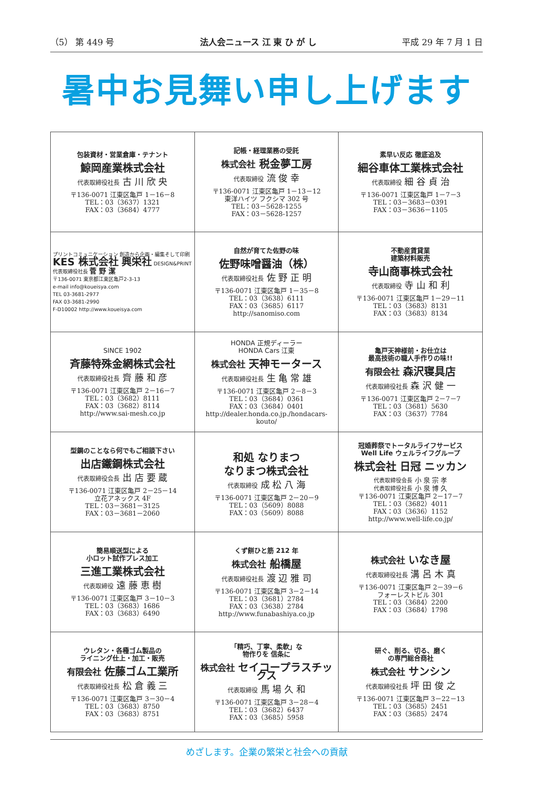（5） 第 449 号 法人会ニュース 江 東 ひ が し 平成 29 年 7 月 1 日
暑中お見舞い申し上げます
| 包装資材・営業倉庫・テナント 鯨岡産業株式会社 代表取締役社長 古 川 欣 央 〒136-0071 江東区亀戸 1－16－8 TEL：03（3637）1321 FAX：03（3684）4777 | 記帳・経理業務の受託 株式会社 税金夢工房 代表取締役 流 俊 幸 〒136-0071 江東区亀戸 1－13－12 東洋ハイツ フクシマ 302 号 TEL：03－5628-1255 FAX：03－5628-1257 | 素早い反応 徹底追及 細谷車体工業株式会社 代表取締役 細 谷 貞 治 〒136-0071 江東区亀戸 1－7－3 TEL：03－3683－0391 FAX：03－3636－1105 |
| プリントコミュニケーション 創造から企画・編集そして印刷 KES 株式会社 興栄社 DESIGN&PRINT 代表取締役社長 菅 野 潔 〒136-0071 東京都江東区亀戸2-3-13 e-mail info@koueisya.com TEL 03-3681-2977 FAX 03-3681-2990 F-D10002 http://www.koueisya.com | 自然が育てた佐野の味 佐野味噌醤油（株） 代表取締役社長 佐 野 正 明 〒136-0071 江東区亀戸 1－35－8 TEL：03（3638）6111 FAX：03（3685）6117 http://sanomiso.com | 不動産賃貸業 建築材料販売 寺山商事株式会社 代表取締役 寺 山 和 利 〒136-0071 江東区亀戸 1－29－11 TEL：03（3683）8131 FAX：03（3683）8134 |
| SINCE 1902 斉藤特殊金網株式会社 代表取締役社長 齊 藤 和 彦 〒136-0071 江東区亀戸 2－16－7 TEL：03（3682）8111 FAX：03（3682）8114 http://www.sai-mesh.co.jp | HONDA 正規ディーラー HONDA Cars 江東 株式会社 天神モータース 代表取締役社長 生 亀 常 雄 〒136-0071 江東区亀戸 2－8－3 TEL：03（3684）0361 FAX：03（3684）0401 http://dealer.honda.co.jp./hondacars-kouto/ | 亀戸天神様前・お仕立は 最高技術の職人手作りの味!! 有限会社 森沢寝具店 代表取締役社長 森 沢 健 一 〒136-0071 江東区亀戸 2－7－7 TEL：03（3681）5630 FAX：03（3637）7784 |
| 型鋼のことなら何でもご相談下さい 出店鐵鋼株式会社 代表取締役会長 出 店 要 蔵 〒136-0071 江東区亀戸 2－25－14 立花アネックス 4F TEL：03－3681－3125 FAX：03－3681－2060 | 和処 なりまつ なりまつ株式会社 代表取締役 成 松 八 海 〒136-0071 江東区亀戸 2－20－9 TEL：03（5609）8088 FAX：03（5609）8088 | 冠婚葬祭でトータルライフサービス Well Life ウェルライフグループ 株式会社 日冠 ニッカン 代表取締役会長 小 泉 宗 孝 代表取締役社長 小 泉 博 久 〒136-0071 江東区亀戸 2－17－7 TEL：03（3682）4011 FAX：03（3636）1152 http://www.well-life.co.jp/ |
| 簡易順送型による 小ロット試作プレス加工 三進工業株式会社 代表取締役 遠 藤 恵 樹 〒136-0071 江東区亀戸 3－10－3 TEL：03（3683）1686 FAX：03（3683）6490 | くず餅ひと筋 212 年 株式会社 船橋屋 代表取締役社長 渡 辺 雅 司 〒136-0071 江東区亀戸 3－2－14 TEL：03（3681）2784 FAX：03（3638）2784 http://www.funabashiya.co.jp | 株式会社 いなき屋 代表取締役社長 溝 呂 木 真 〒136-0071 江東区亀戸 2－39－6 フォーレストビル 301 TEL：03（3684）2200 FAX：03（3684）1798 |
| ウレタン・各種ゴム製品の ライニング仕上・加工・販売 有限会社 佐藤ゴム工業所 代表取締役社長 松 倉 義 三 〒136-0071 江東区亀戸 3－30－4 TEL：03（3683）8750 FAX：03（3683）8751 | 「精巧、丁寧、柔軟」な 物作りを 信条に 株式会社 セイコープラスチックス 代表取締役 馬 場 久 和 〒136-0071 江東区亀戸 3－28－4 TEL：03（3682）6437 FAX：03（3685）5958 | 研ぐ、削る、切る、磨く の専門総合商社 株式会社 サンシン 代表取締役社長 坪 田 俊 之 〒136-0071 江東区亀戸 3－22－13 TEL：03（3685）2451 FAX：03（3685）2474 |
めざします。企業の繁栄と社会への貢献